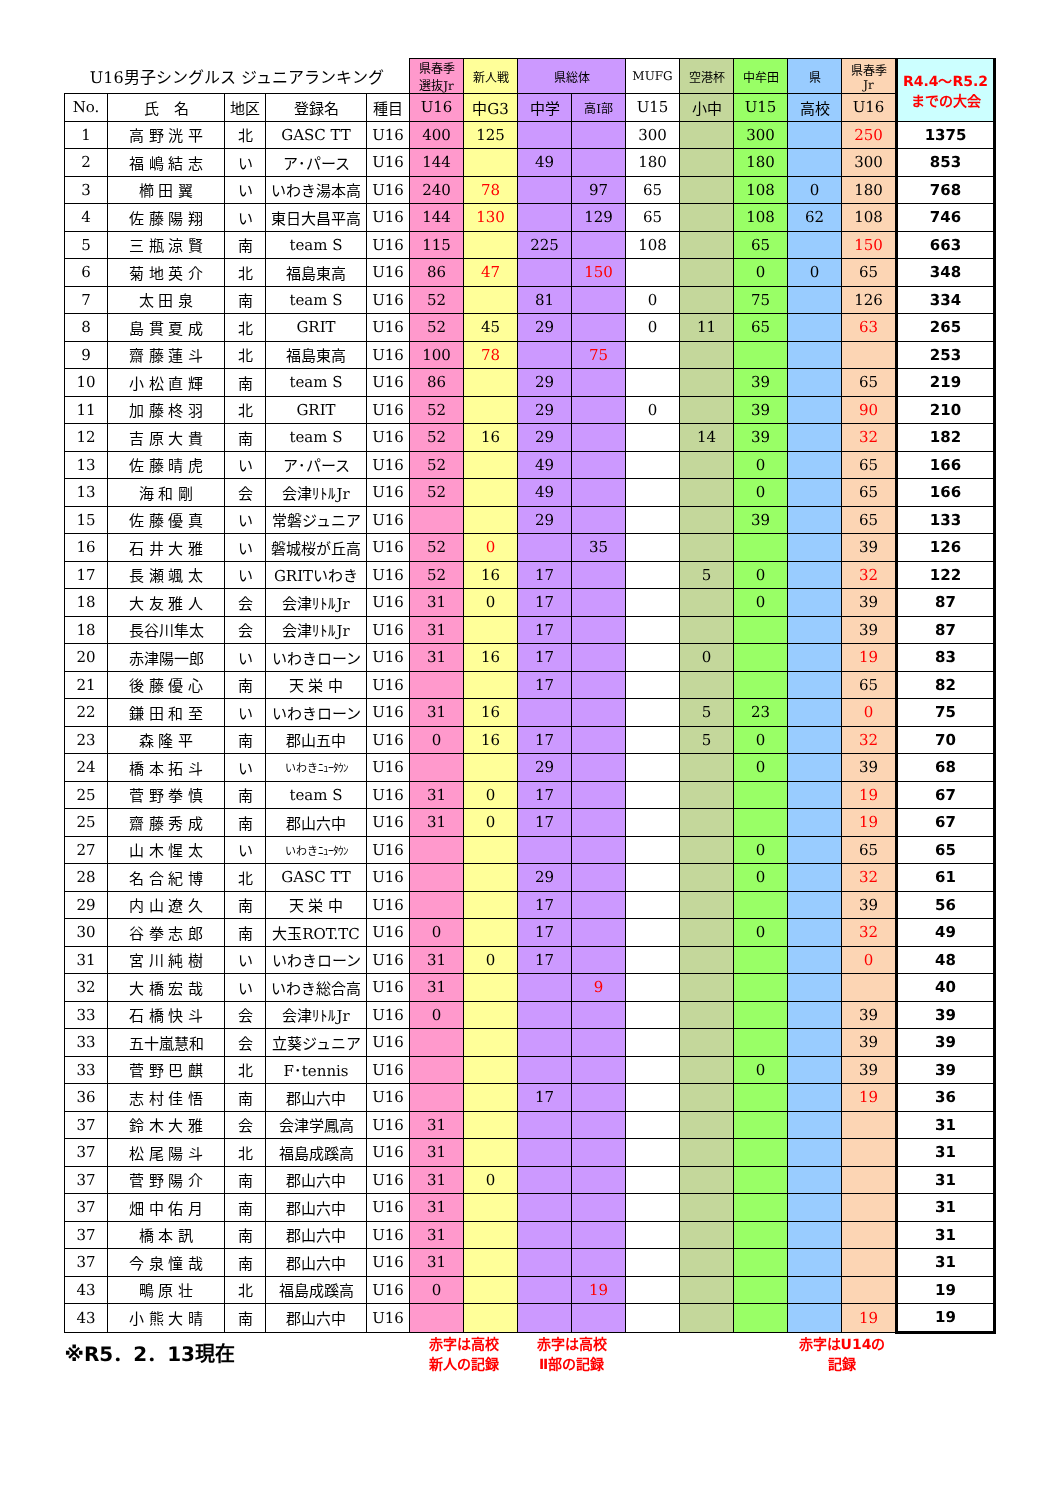| U16男子シングルス ジュニアランキング | | | | | 県春季 選抜Jr | 新人戦 | 県総体 | | MUFG | 空港杯 | 中牟田 | 県 | 県春季 Jr | R4.4～R5.2 までの大会 |
| --- | --- | --- | --- | --- | --- | --- | --- | --- | --- | --- | --- | --- | --- | --- |
| No. | 氏 名 | 地区 | 登録名 | 種目 | U16 | 中G3 | 中学 | 高Ⅰ部 | U15 | 小中 | U15 | 高校 | U16 | |
| 1 | 高 野 洸 平 | 北 | GASC TT | U16 | 400 | 125 | | | 300 | | 300 | | 250 | 1375 |
| 2 | 福 嶋 結 志 | い | ア･パース | U16 | 144 | | 49 | | 180 | | 180 | | 300 | 853 |
| 3 | 櫛 田 翼 | い | いわき湯本高 | U16 | 240 | 78 | | 97 | 65 | | 108 | 0 | 180 | 768 |
| 4 | 佐 藤 陽 翔 | い | 東日大昌平高 | U16 | 144 | 130 | | 129 | 65 | | 108 | 62 | 108 | 746 |
| 5 | 三 瓶 涼 賢 | 南 | team S | U16 | 115 | | 225 | | 108 | | 65 | | 150 | 663 |
| 6 | 菊 地 英 介 | 北 | 福島東高 | U16 | 86 | 47 | | 150 | | | 0 | 0 | 65 | 348 |
| 7 | 太 田 泉 | 南 | team S | U16 | 52 | | 81 | | 0 | | 75 | | 126 | 334 |
| 8 | 島 貫 夏 成 | 北 | GRIT | U16 | 52 | 45 | 29 | | 0 | 11 | 65 | | 63 | 265 |
| 9 | 齋 藤 蓮 斗 | 北 | 福島東高 | U16 | 100 | 78 | | 75 | | | | | | 253 |
| 10 | 小 松 直 輝 | 南 | team S | U16 | 86 | | 29 | | | | 39 | | 65 | 219 |
| 11 | 加 藤 柊 羽 | 北 | GRIT | U16 | 52 | | 29 | | 0 | | 39 | | 90 | 210 |
| 12 | 吉 原 大 貴 | 南 | team S | U16 | 52 | 16 | 29 | | | 14 | 39 | | 32 | 182 |
| 13 | 佐 藤 晴 虎 | い | ア･パース | U16 | 52 | | 49 | | | | 0 | | 65 | 166 |
| 13 | 海 和 剛 | 会 | 会津ﾘﾄﾙJr | U16 | 52 | | 49 | | | | 0 | | 65 | 166 |
| 15 | 佐 藤 優 真 | い | 常磐ジュニア | U16 | | | 29 | | | | 39 | | 65 | 133 |
| 16 | 石 井 大 雅 | い | 磐城桜が丘高 | U16 | 52 | 0 | | 35 | | | | | 39 | 126 |
| 17 | 長 瀬 颯 太 | い | GRITいわき | U16 | 52 | 16 | 17 | | | 5 | 0 | | 32 | 122 |
| 18 | 大 友 雅 人 | 会 | 会津ﾘﾄﾙJr | U16 | 31 | 0 | 17 | | | | 0 | | 39 | 87 |
| 18 | 長谷川隼太 | 会 | 会津ﾘﾄﾙJr | U16 | 31 | | 17 | | | | | | 39 | 87 |
| 20 | 赤津陽一郎 | い | いわきローン | U16 | 31 | 16 | 17 | | | 0 | | | 19 | 83 |
| 21 | 後 藤 優 心 | 南 | 天 栄 中 | U16 | | | 17 | | | | | | 65 | 82 |
| 22 | 鎌 田 和 至 | い | いわきローン | U16 | 31 | 16 | | | | 5 | 23 | | 0 | 75 |
| 23 | 森 隆 平 | 南 | 郡山五中 | U16 | 0 | 16 | 17 | | | 5 | 0 | | 32 | 70 |
| 24 | 橋 本 拓 斗 | い | いわきﾆｭｰﾀｳﾝ | U16 | | | 29 | | | | 0 | | 39 | 68 |
| 25 | 菅 野 拳 慎 | 南 | team S | U16 | 31 | 0 | 17 | | | | | | 19 | 67 |
| 25 | 齋 藤 秀 成 | 南 | 郡山六中 | U16 | 31 | 0 | 17 | | | | | | 19 | 67 |
| 27 | 山 木 惺 太 | い | いわきﾆｭｰﾀｳﾝ | U16 | | | | | | | 0 | | 65 | 65 |
| 28 | 名 合 紀 博 | 北 | GASC TT | U16 | | | 29 | | | | 0 | | 32 | 61 |
| 29 | 内 山 遼 久 | 南 | 天 栄 中 | U16 | | | 17 | | | | | | 39 | 56 |
| 30 | 谷 拳 志 郎 | 南 | 大玉ROT.TC | U16 | 0 | | 17 | | | | 0 | | 32 | 49 |
| 31 | 宮 川 純 樹 | い | いわきローン | U16 | 31 | 0 | 17 | | | | | | 0 | 48 |
| 32 | 大 橋 宏 哉 | い | いわき総合高 | U16 | 31 | | | 9 | | | | | | 40 |
| 33 | 石 橋 快 斗 | 会 | 会津ﾘﾄﾙJr | U16 | 0 | | | | | | | | 39 | 39 |
| 33 | 五十嵐慧和 | 会 | 立葵ジュニア | U16 | | | | | | | | | 39 | 39 |
| 33 | 菅 野 巴 麒 | 北 | F･tennis | U16 | | | | | | | 0 | | 39 | 39 |
| 36 | 志 村 佳 悟 | 南 | 郡山六中 | U16 | | | 17 | | | | | | 19 | 36 |
| 37 | 鈴 木 大 雅 | 会 | 会津学鳳高 | U16 | 31 | | | | | | | | | 31 |
| 37 | 松 尾 陽 斗 | 北 | 福島成蹊高 | U16 | 31 | | | | | | | | | 31 |
| 37 | 菅 野 陽 介 | 南 | 郡山六中 | U16 | 31 | 0 | | | | | | | | 31 |
| 37 | 畑 中 佑 月 | 南 | 郡山六中 | U16 | 31 | | | | | | | | | 31 |
| 37 | 橋 本 訊 | 南 | 郡山六中 | U16 | 31 | | | | | | | | | 31 |
| 37 | 今 泉 憧 哉 | 南 | 郡山六中 | U16 | 31 | | | | | | | | | 31 |
| 43 | 鴫 原 壮 | 北 | 福島成蹊高 | U16 | 0 | | | 19 | | | | | | 19 |
| 43 | 小 熊 大 晴 | 南 | 郡山六中 | U16 | | | | | | | | | 19 | 19 |
| ※R5．2．13現在 | | | | | 赤字は高校 新人の記録 | | 赤字は高校 Ⅱ部の記録 | | | | | 赤字はU14の 記録 | | |